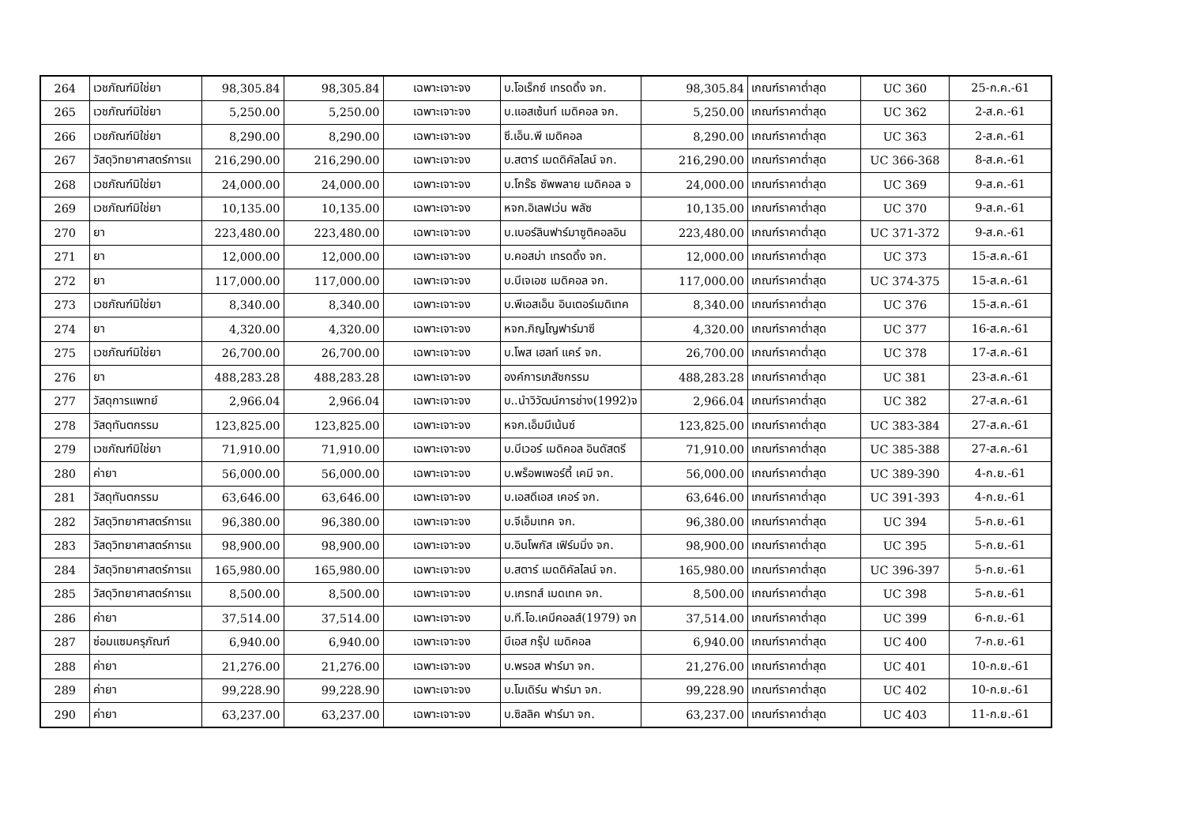| 264 | เวชภัณฑ์มิใช่ยา | 98,305.84 | 98,305.84 | เฉพาะเจาะจง | บ.โอเร็กซ์ เทรดดิ้ง จก. | 98,305.84 | เกณฑ์ราคาต่ำสุด | UC 360 | 25-ก.ค.-61 |
| 265 | เวชภัณฑ์มิใช่ยา | 5,250.00 | 5,250.00 | เฉพาะเจาะจง | บ.แอสเซ้นท์ เมดิคอล จก. | 5,250.00 | เกณฑ์ราคาต่ำสุด | UC 362 | 2-ส.ค.-61 |
| 266 | เวชภัณฑ์มิใช่ยา | 8,290.00 | 8,290.00 | เฉพาะเจาะจง | ซี.เอ็น.พี เมดิคอล | 8,290.00 | เกณฑ์ราคาต่ำสุด | UC 363 | 2-ส.ค.-61 |
| 267 | วัสดุวิทยาศาสตร์การแ | 216,290.00 | 216,290.00 | เฉพาะเจาะจง | บ.สตาร์ เมดดิคัลไลน์ จก. | 216,290.00 | เกณฑ์ราคาต่ำสุด | UC 366-368 | 8-ส.ค.-61 |
| 268 | เวชภัณฑ์มิใช่ยา | 24,000.00 | 24,000.00 | เฉพาะเจาะจง | บ.โกร๊ธ ซัพพลาย เมดิคอล จ | 24,000.00 | เกณฑ์ราคาต่ำสุด | UC 369 | 9-ส.ค.-61 |
| 269 | เวชภัณฑ์มิใช่ยา | 10,135.00 | 10,135.00 | เฉพาะเจาะจง | หจก.อิเลฟเว่น พลัซ | 10,135.00 | เกณฑ์ราคาต่ำสุด | UC 370 | 9-ส.ค.-61 |
| 270 | ยา | 223,480.00 | 223,480.00 | เฉพาะเจาะจง | บ.เบอร์ลินฟาร์มาซูติคอลอิน | 223,480.00 | เกณฑ์ราคาต่ำสุด | UC 371-372 | 9-ส.ค.-61 |
| 271 | ยา | 12,000.00 | 12,000.00 | เฉพาะเจาะจง | บ.คอสม่า เทรดดิ้ง จก. | 12,000.00 | เกณฑ์ราคาต่ำสุด | UC 373 | 15-ส.ค.-61 |
| 272 | ยา | 117,000.00 | 117,000.00 | เฉพาะเจาะจง | บ.บีเจเอช เมดิคอล จก. | 117,000.00 | เกณฑ์ราคาต่ำสุด | UC 374-375 | 15-ส.ค.-61 |
| 273 | เวชภัณฑ์มิใช่ยา | 8,340.00 | 8,340.00 | เฉพาะเจาะจง | บ.พีเอสเอ็น อินเตอร์เมดิเทค | 8,340.00 | เกณฑ์ราคาต่ำสุด | UC 376 | 15-ส.ค.-61 |
| 274 | ยา | 4,320.00 | 4,320.00 | เฉพาะเจาะจง | หจก.ภิญโญฟาร์มาซี | 4,320.00 | เกณฑ์ราคาต่ำสุด | UC 377 | 16-ส.ค.-61 |
| 275 | เวชภัณฑ์มิใช่ยา | 26,700.00 | 26,700.00 | เฉพาะเจาะจง | บ.โพส เฮลท์ แคร์ จก. | 26,700.00 | เกณฑ์ราคาต่ำสุด | UC 378 | 17-ส.ค.-61 |
| 276 | ยา | 488,283.28 | 488,283.28 | เฉพาะเจาะจง | องค์การเภสัชกรรม | 488,283.28 | เกณฑ์ราคาต่ำสุด | UC 381 | 23-ส.ค.-61 |
| 277 | วัสดุการแพทย์ | 2,966.04 | 2,966.04 | เฉพาะเจาะจง | บ..นำวิวัฒน์การช่าง(1992)จ | 2,966.04 | เกณฑ์ราคาต่ำสุด | UC 382 | 27-ส.ค.-61 |
| 278 | วัสดุทันตกรรม | 123,825.00 | 123,825.00 | เฉพาะเจาะจง | หจก.เอ็มมีเน้นซ์ | 123,825.00 | เกณฑ์ราคาต่ำสุด | UC 383-384 | 27-ส.ค.-61 |
| 279 | เวชภัณฑ์มิใช่ยา | 71,910.00 | 71,910.00 | เฉพาะเจาะจง | บ.บีเวอร์ เมดิคอล อินดัสตรี | 71,910.00 | เกณฑ์ราคาต่ำสุด | UC 385-388 | 27-ส.ค.-61 |
| 280 | ค่ายา | 56,000.00 | 56,000.00 | เฉพาะเจาะจง | บ.พร็อพเพอร์ตี้ เคมี จก. | 56,000.00 | เกณฑ์ราคาต่ำสุด | UC 389-390 | 4-ก.ย.-61 |
| 281 | วัสดุทันตกรรม | 63,646.00 | 63,646.00 | เฉพาะเจาะจง | บ.เอสดีเอส เคอร์ จก. | 63,646.00 | เกณฑ์ราคาต่ำสุด | UC 391-393 | 4-ก.ย.-61 |
| 282 | วัสดุวิทยาศาสตร์การแ | 96,380.00 | 96,380.00 | เฉพาะเจาะจง | บ.จีเอ็มเทค จก. | 96,380.00 | เกณฑ์ราคาต่ำสุด | UC 394 | 5-ก.ย.-61 |
| 283 | วัสดุวิทยาศาสตร์การแ | 98,900.00 | 98,900.00 | เฉพาะเจาะจง | บ.อินโพกัส เฟิร์มมิ่ง จก. | 98,900.00 | เกณฑ์ราคาต่ำสุด | UC 395 | 5-ก.ย.-61 |
| 284 | วัสดุวิทยาศาสตร์การแ | 165,980.00 | 165,980.00 | เฉพาะเจาะจง | บ.สตาร์ เมดดิคัลไลน์ จก. | 165,980.00 | เกณฑ์ราคาต่ำสุด | UC 396-397 | 5-ก.ย.-61 |
| 285 | วัสดุวิทยาศาสตร์การแ | 8,500.00 | 8,500.00 | เฉพาะเจาะจง | บ.เกรทส์ เมดเทค จก. | 8,500.00 | เกณฑ์ราคาต่ำสุด | UC 398 | 5-ก.ย.-61 |
| 286 | ค่ายา | 37,514.00 | 37,514.00 | เฉพาะเจาะจง | บ.ที.โอ.เคมีคอลส์(1979) จก | 37,514.00 | เกณฑ์ราคาต่ำสุด | UC 399 | 6-ก.ย.-61 |
| 287 | ซ่อมแซมครุภัณฑ์ | 6,940.00 | 6,940.00 | เฉพาะเจาะจง | บีเอส กรุ๊ป เมดิคอล | 6,940.00 | เกณฑ์ราคาต่ำสุด | UC 400 | 7-ก.ย.-61 |
| 288 | ค่ายา | 21,276.00 | 21,276.00 | เฉพาะเจาะจง | บ.พรอส ฟาร์มา จก. | 21,276.00 | เกณฑ์ราคาต่ำสุด | UC 401 | 10-ก.ย.-61 |
| 289 | ค่ายา | 99,228.90 | 99,228.90 | เฉพาะเจาะจง | บ.โมเดิร์น ฟาร์มา จก. | 99,228.90 | เกณฑ์ราคาต่ำสุด | UC 402 | 10-ก.ย.-61 |
| 290 | ค่ายา | 63,237.00 | 63,237.00 | เฉพาะเจาะจง | บ.ซิลลิค ฟาร์มา จก. | 63,237.00 | เกณฑ์ราคาต่ำสุด | UC 403 | 11-ก.ย.-61 |